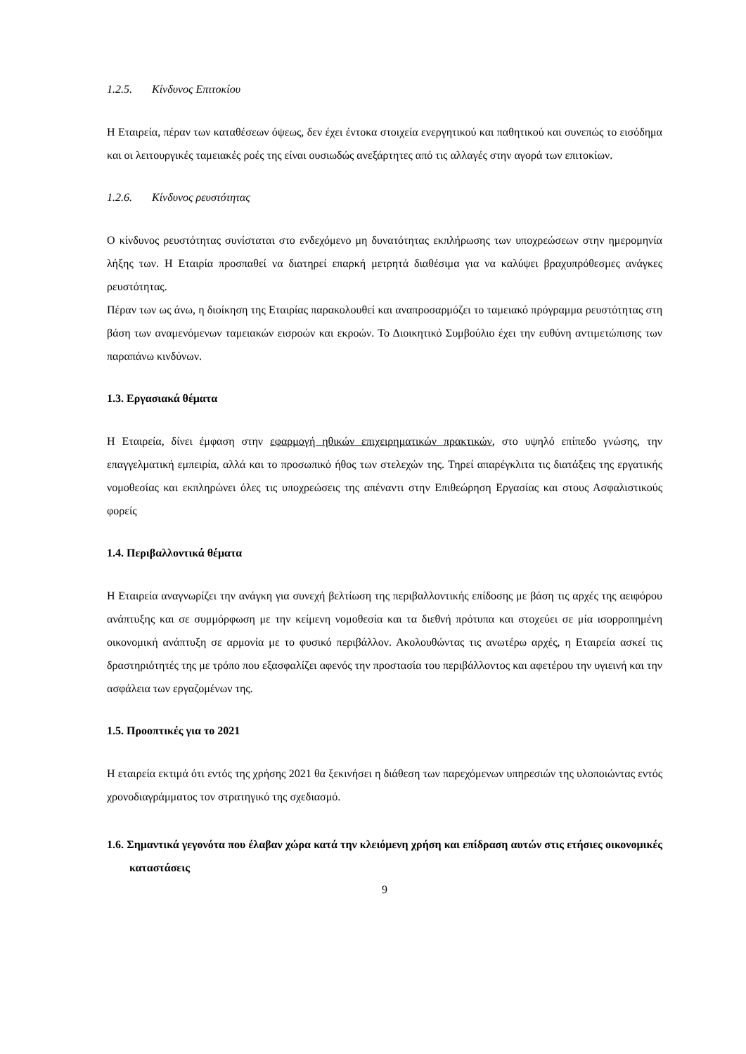1.2.5. Κίνδυνος Επιτοκίου
Η Εταιρεία, πέραν των καταθέσεων όψεως, δεν έχει έντοκα στοιχεία ενεργητικού και παθητικού και συνεπώς το εισόδημα και οι λειτουργικές ταμειακές ροές της είναι ουσιωδώς ανεξάρτητες από τις αλλαγές στην αγορά των επιτοκίων.
1.2.6. Κίνδυνος ρευστότητας
Ο κίνδυνος ρευστότητας συνίσταται στο ενδεχόμενο μη δυνατότητας εκπλήρωσης των υποχρεώσεων στην ημερομηνία λήξης των. Η Εταιρία προσπαθεί να διατηρεί επαρκή μετρητά διαθέσιμα για να καλύψει βραχυπρόθεσμες ανάγκες ρευστότητας.
Πέραν των ως άνω, η διοίκηση της Εταιρίας παρακολουθεί και αναπροσαρμόζει το ταμειακό πρόγραμμα ρευστότητας στη βάση των αναμενόμενων ταμειακών εισροών και εκροών. Το Διοικητικό Συμβούλιο έχει την ευθύνη αντιμετώπισης των παραπάνω κινδύνων.
1.3. Εργασιακά θέματα
Η Εταιρεία, δίνει έμφαση στην εφαρμογή ηθικών επιχειρηματικών πρακτικών, στο υψηλό επίπεδο γνώσης, την επαγγελματική εμπειρία, αλλά και το προσωπικό ήθος των στελεχών της. Τηρεί απαρέγκλιτα τις διατάξεις της εργατικής νομοθεσίας και εκπληρώνει όλες τις υποχρεώσεις της απέναντι στην Επιθεώρηση Εργασίας και στους Ασφαλιστικούς φορείς
1.4. Περιβαλλοντικά θέματα
Η Εταιρεία αναγνωρίζει την ανάγκη για συνεχή βελτίωση της περιβαλλοντικής επίδοσης με βάση τις αρχές της αειφόρου ανάπτυξης και σε συμμόρφωση με την κείμενη νομοθεσία και τα διεθνή πρότυπα και στοχεύει σε μία ισορροπημένη οικονομική ανάπτυξη σε αρμονία με το φυσικό περιβάλλον. Ακολουθώντας τις ανωτέρω αρχές, η Εταιρεία ασκεί τις δραστηριότητές της με τρόπο που εξασφαλίζει αφενός την προστασία του περιβάλλοντος και αφετέρου την υγιεινή και την ασφάλεια των εργαζομένων της.
1.5. Προοπτικές για το 2021
Η εταιρεία εκτιμά ότι εντός της χρήσης 2021 θα ξεκινήσει η διάθεση των παρεχόμενων υπηρεσιών της υλοποιώντας εντός χρονοδιαγράμματος τον στρατηγικό της σχεδιασμό.
1.6. Σημαντικά γεγονότα που έλαβαν χώρα κατά την κλειόμενη χρήση και επίδραση αυτών στις ετήσιες οικονομικές καταστάσεις
9